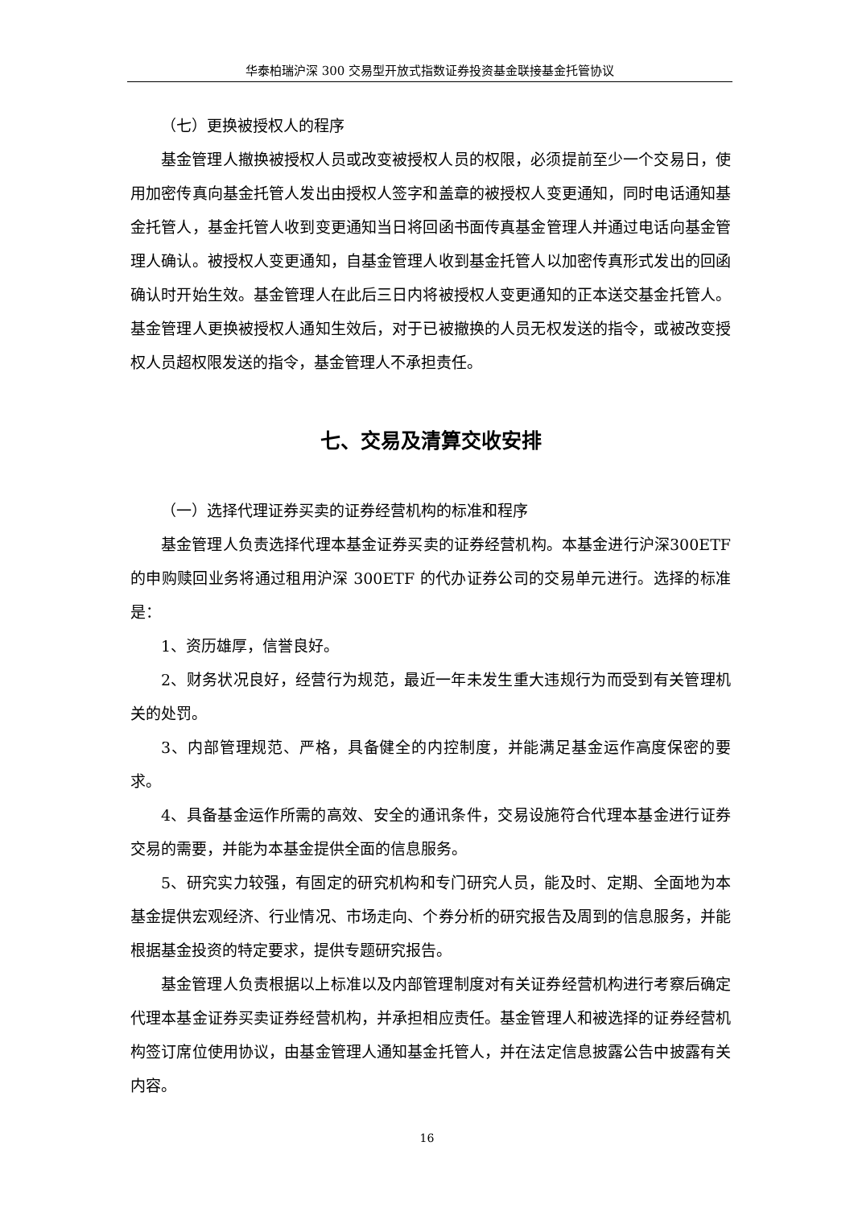华泰柏瑞沪深 300 交易型开放式指数证券投资基金联接基金托管协议
（七）更换被授权人的程序
基金管理人撤换被授权人员或改变被授权人员的权限，必须提前至少一个交易日，使用加密传真向基金托管人发出由授权人签字和盖章的被授权人变更通知，同时电话通知基金托管人，基金托管人收到变更通知当日将回函书面传真基金管理人并通过电话向基金管理人确认。被授权人变更通知，自基金管理人收到基金托管人以加密传真形式发出的回函确认时开始生效。基金管理人在此后三日内将被授权人变更通知的正本送交基金托管人。基金管理人更换被授权人通知生效后，对于已被撤换的人员无权发送的指令，或被改变授权人员超权限发送的指令，基金管理人不承担责任。
七、交易及清算交收安排
（一）选择代理证券买卖的证券经营机构的标准和程序
基金管理人负责选择代理本基金证券买卖的证券经营机构。本基金进行沪深300ETF 的申购赎回业务将通过租用沪深 300ETF 的代办证券公司的交易单元进行。选择的标准是：
1、资历雄厚，信誉良好。
2、财务状况良好，经营行为规范，最近一年未发生重大违规行为而受到有关管理机关的处罚。
3、内部管理规范、严格，具备健全的内控制度，并能满足基金运作高度保密的要求。
4、具备基金运作所需的高效、安全的通讯条件，交易设施符合代理本基金进行证券交易的需要，并能为本基金提供全面的信息服务。
5、研究实力较强，有固定的研究机构和专门研究人员，能及时、定期、全面地为本基金提供宏观经济、行业情况、市场走向、个券分析的研究报告及周到的信息服务，并能根据基金投资的特定要求，提供专题研究报告。
基金管理人负责根据以上标准以及内部管理制度对有关证券经营机构进行考察后确定代理本基金证券买卖证券经营机构，并承担相应责任。基金管理人和被选择的证券经营机构签订席位使用协议，由基金管理人通知基金托管人，并在法定信息披露公告中披露有关内容。
16